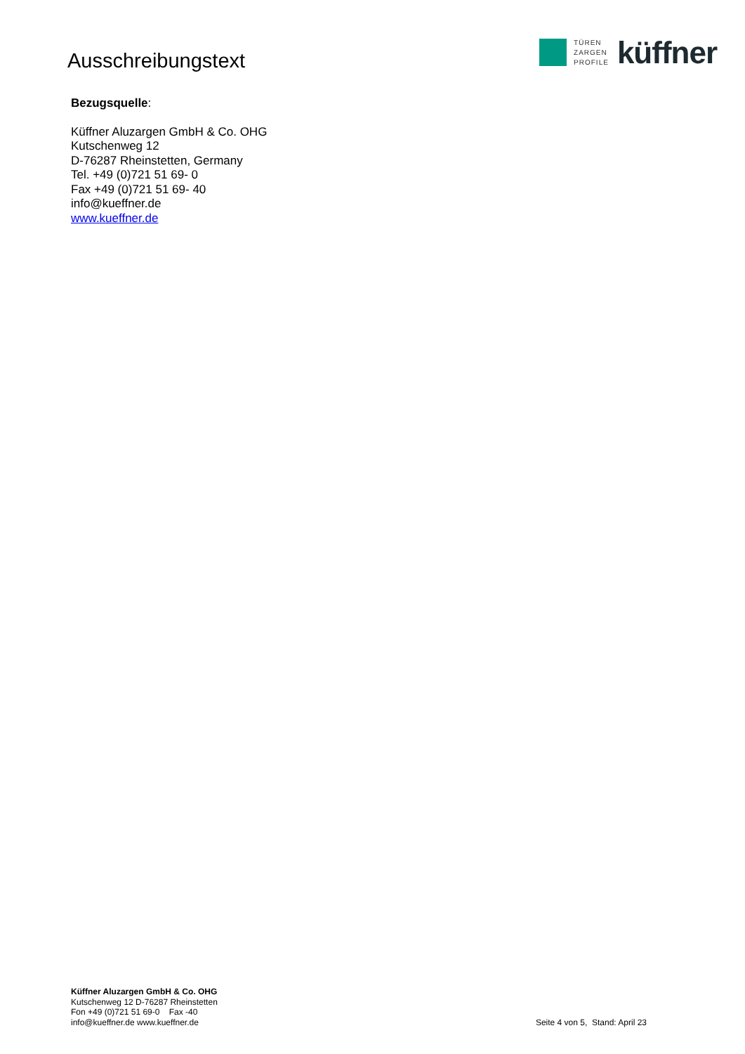Ausschreibungstext
TÜREN
ZARGEN
PROFILE
küffner
Bezugsquelle:
Küffner Aluzargen GmbH & Co. OHG
Kutschenweg 12
D-76287 Rheinstetten, Germany
Tel. +49 (0)721 51 69- 0
Fax +49 (0)721 51 69- 40
info@kueffner.de
www.kueffner.de
Küffner Aluzargen GmbH & Co. OHG
Kutschenweg 12 D-76287 Rheinstetten
Fon +49 (0)721 51 69-0 Fax -40
info@kueffner.de www.kueffner.de
Seite 4 von 5, Stand: April 23